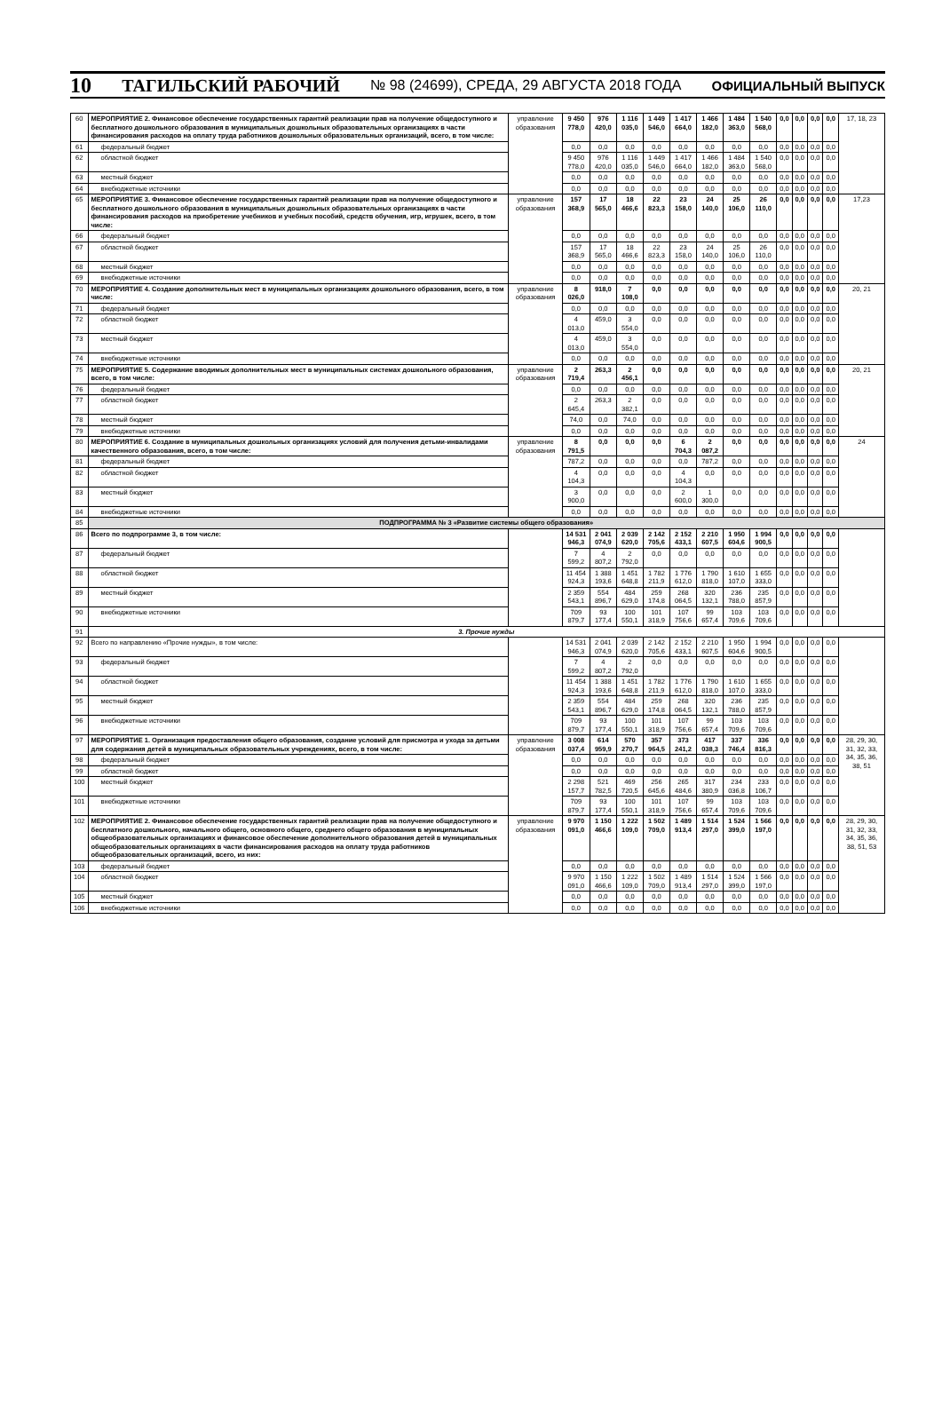10 ТАГИЛЬСКИЙ РАБОЧИЙ № 98 (24699), СРЕДА, 29 АВГУСТА 2018 ГОДА ОФИЦИАЛЬНЫЙ ВЫПУСК
| 60 | МЕРОПРИЯТИЕ 2. Финансовое обеспечение государственных гарантий реализации прав на получение общедоступного и бесплатного дошкольного образования в муниципальных дошкольных образовательных организациях в части финансирования расходов на оплату труда работников дошкольных образовательных организаций, всего, в том числе: | управление образования | 9 450 778,0 | 976 420,0 | 1 116 035,0 | 1 449 546,0 | 1 417 664,0 | 1 466 182,0 | 1 484 363,0 | 1 540 568,0 | 0,0 | 0,0 | 0,0 | 0,0 | 17, 18, 23 |
| 61 | федеральный бюджет | | 0,0 | 0,0 | 0,0 | 0,0 | 0,0 | 0,0 | 0,0 | 0,0 | 0,0 | 0,0 | 0,0 | 0,0 | |
| 62 | областной бюджет | | 9 450 778,0 | 976 420,0 | 1 116 035,0 | 1 449 546,0 | 1 417 664,0 | 1 466 182,0 | 1 484 363,0 | 1 540 568,0 | 0,0 | 0,0 | 0,0 | 0,0 | |
| 63 | местный бюджет | | 0,0 | 0,0 | 0,0 | 0,0 | 0,0 | 0,0 | 0,0 | 0,0 | 0,0 | 0,0 | 0,0 | 0,0 | |
| 64 | внебюджетные источники | | 0,0 | 0,0 | 0,0 | 0,0 | 0,0 | 0,0 | 0,0 | 0,0 | 0,0 | 0,0 | 0,0 | 0,0 | |
| 65 | МЕРОПРИЯТИЕ 3. Финансовое обеспечение государственных гарантий реализации прав на получение общедоступного и бесплатного дошкольного образования в муниципальных дошкольных образовательных организациях в части финансирования расходов на приобретение учебников и учебных пособий, средств обучения, игр, игрушек, всего, в том числе: | управление образования | 157 368,9 | 17 565,0 | 18 466,6 | 22 823,3 | 23 158,0 | 24 140,0 | 25 106,0 | 26 110,0 | 0,0 | 0,0 | 0,0 | 0,0 | 17,23 |
| 66 | федеральный бюджет | | 0,0 | 0,0 | 0,0 | 0,0 | 0,0 | 0,0 | 0,0 | 0,0 | 0,0 | 0,0 | 0,0 | 0,0 | |
| 67 | областной бюджет | | 157 368,9 | 17 565,0 | 18 466,6 | 22 823,3 | 23 158,0 | 24 140,0 | 25 106,0 | 26 110,0 | 0,0 | 0,0 | 0,0 | 0,0 | |
| 68 | местный бюджет | | 0,0 | 0,0 | 0,0 | 0,0 | 0,0 | 0,0 | 0,0 | 0,0 | 0,0 | 0,0 | 0,0 | 0,0 | |
| 69 | внебюджетные источники | | 0,0 | 0,0 | 0,0 | 0,0 | 0,0 | 0,0 | 0,0 | 0,0 | 0,0 | 0,0 | 0,0 | 0,0 | |
| 70 | МЕРОПРИЯТИЕ 4. Создание дополнительных мест в муниципальных организациях дошкольного образования, всего, в том числе: | управление образования | 8 026,0 | 918,0 | 7 108,0 | 0,0 | 0,0 | 0,0 | 0,0 | 0,0 | 0,0 | 0,0 | 0,0 | 0,0 | 20, 21 |
| 71 | федеральный бюджет | | 0,0 | 0,0 | 0,0 | 0,0 | 0,0 | 0,0 | 0,0 | 0,0 | 0,0 | 0,0 | 0,0 | 0,0 | |
| 72 | областной бюджет | | 4 013,0 | 459,0 | 3 554,0 | 0,0 | 0,0 | 0,0 | 0,0 | 0,0 | 0,0 | 0,0 | 0,0 | 0,0 | |
| 73 | местный бюджет | | 4 013,0 | 459,0 | 3 554,0 | 0,0 | 0,0 | 0,0 | 0,0 | 0,0 | 0,0 | 0,0 | 0,0 | 0,0 | |
| 74 | внебюджетные источники | | 0,0 | 0,0 | 0,0 | 0,0 | 0,0 | 0,0 | 0,0 | 0,0 | 0,0 | 0,0 | 0,0 | 0,0 | |
| 75 | МЕРОПРИЯТИЕ 5. Содержание вводимых дополнительных мест в муниципальных системах дошкольного образования, всего, в том числе: | управление образования | 2 719,4 | 263,3 | 2 456,1 | 0,0 | 0,0 | 0,0 | 0,0 | 0,0 | 0,0 | 0,0 | 0,0 | 0,0 | 20, 21 |
| 76 | федеральный бюджет | | 0,0 | 0,0 | 0,0 | 0,0 | 0,0 | 0,0 | 0,0 | 0,0 | 0,0 | 0,0 | 0,0 | 0,0 | |
| 77 | областной бюджет | | 2 645,4 | 263,3 | 2 382,1 | 0,0 | 0,0 | 0,0 | 0,0 | 0,0 | 0,0 | 0,0 | 0,0 | 0,0 | |
| 78 | местный бюджет | | 74,0 | 0,0 | 74,0 | 0,0 | 0,0 | 0,0 | 0,0 | 0,0 | 0,0 | 0,0 | 0,0 | 0,0 | |
| 79 | внебюджетные источники | | 0,0 | 0,0 | 0,0 | 0,0 | 0,0 | 0,0 | 0,0 | 0,0 | 0,0 | 0,0 | 0,0 | 0,0 | |
| 80 | МЕРОПРИЯТИЕ 6. Создание в муниципальных дошкольных организациях условий для получения детьми-инвалидами качественного образования, всего, в том числе: | управление образования | 8 791,5 | 0,0 | 0,0 | 0,0 | 6 704,3 | 2 087,2 | 0,0 | 0,0 | 0,0 | 0,0 | 0,0 | 0,0 | 24 |
| 81 | федеральный бюджет | | 787,2 | 0,0 | 0,0 | 0,0 | 0,0 | 787,2 | 0,0 | 0,0 | 0,0 | 0,0 | 0,0 | 0,0 | |
| 82 | областной бюджет | | 4 104,3 | 0,0 | 0,0 | 0,0 | 4 104,3 | 0,0 | 0,0 | 0,0 | 0,0 | 0,0 | 0,0 | 0,0 | |
| 83 | местный бюджет | | 3 900,0 | 0,0 | 0,0 | 0,0 | 2 600,0 | 1 300,0 | 0,0 | 0,0 | 0,0 | 0,0 | 0,0 | 0,0 | |
| 84 | внебюджетные источники | | 0,0 | 0,0 | 0,0 | 0,0 | 0,0 | 0,0 | 0,0 | 0,0 | 0,0 | 0,0 | 0,0 | 0,0 | |
| 85 | ПОДПРОГРАММА № 3 «Развитие системы общего образования» | | | | | | | | | | | | | | |
| 86 | Всего по подпрограмме 3, в том числе: | | 14 531 946,3 | 2 041 074,9 | 2 039 620,0 | 2 142 705,6 | 2 152 433,1 | 2 210 607,5 | 1 950 604,6 | 1 994 900,5 | 0,0 | 0,0 | 0,0 | 0,0 | |
| 87 | федеральный бюджет | | 7 599,2 | 4 807,2 | 2 792,0 | 0,0 | 0,0 | 0,0 | 0,0 | 0,0 | 0,0 | 0,0 | 0,0 | 0,0 | |
| 88 | областной бюджет | | 11 454 924,3 | 1 388 193,6 | 1 451 648,8 | 1 782 211,9 | 1 776 612,0 | 1 790 818,0 | 1 610 107,0 | 1 655 333,0 | 0,0 | 0,0 | 0,0 | 0,0 | |
| 89 | местный бюджет | | 2 359 543,1 | 554 896,7 | 484 629,0 | 259 174,8 | 268 064,5 | 320 132,1 | 236 788,0 | 235 857,9 | 0,0 | 0,0 | 0,0 | 0,0 | |
| 90 | внебюджетные источники | | 709 879,7 | 93 177,4 | 100 550,1 | 101 318,9 | 107 756,6 | 99 657,4 | 103 709,6 | 103 709,6 | 0,0 | 0,0 | 0,0 | 0,0 | |
| 91 | 3. Прочие нужды | | | | | | | | | | | | | | |
| 92 | Всего по направлению «Прочие нужды», в том числе: | | 14 531 946,3 | 2 041 074,9 | 2 039 620,0 | 2 142 705,6 | 2 152 433,1 | 2 210 607,5 | 1 950 604,6 | 1 994 900,5 | 0,0 | 0,0 | 0,0 | 0,0 | |
| 93 | федеральный бюджет | | 7 599,2 | 4 807,2 | 2 792,0 | 0,0 | 0,0 | 0,0 | 0,0 | 0,0 | 0,0 | 0,0 | 0,0 | 0,0 | |
| 94 | областной бюджет | | 11 454 924,3 | 1 388 193,6 | 1 451 648,8 | 1 782 211,9 | 1 776 612,0 | 1 790 818,0 | 1 610 107,0 | 1 655 333,0 | 0,0 | 0,0 | 0,0 | 0,0 | |
| 95 | местный бюджет | | 2 359 543,1 | 554 896,7 | 484 629,0 | 259 174,8 | 268 064,5 | 320 132,1 | 236 788,0 | 235 857,9 | 0,0 | 0,0 | 0,0 | 0,0 | |
| 96 | внебюджетные источники | | 709 879,7 | 93 177,4 | 100 550,1 | 101 318,9 | 107 756,6 | 99 657,4 | 103 709,6 | 103 709,6 | 0,0 | 0,0 | 0,0 | 0,0 | |
| 97 | МЕРОПРИЯТИЕ 1. Организация предоставления общего образования, создание условий для присмотра и ухода за детьми для содержания детей в муниципальных образовательных учреждениях, всего, в том числе: | управление образования | 3 008 037,4 | 614 959,9 | 570 270,7 | 357 964,5 | 373 241,2 | 417 038,3 | 337 746,4 | 336 816,3 | 0,0 | 0,0 | 0,0 | 0,0 | 28, 29, 30, 31, 32, 33, 34, 35, 36, 38, 51 |
| 98 | федеральный бюджет | | 0,0 | 0,0 | 0,0 | 0,0 | 0,0 | 0,0 | 0,0 | 0,0 | 0,0 | 0,0 | 0,0 | 0,0 | |
| 99 | областной бюджет | | 0,0 | 0,0 | 0,0 | 0,0 | 0,0 | 0,0 | 0,0 | 0,0 | 0,0 | 0,0 | 0,0 | 0,0 | |
| 100 | местный бюджет | | 2 298 157,7 | 521 782,5 | 469 720,5 | 256 645,6 | 265 484,6 | 317 380,9 | 234 036,8 | 233 106,7 | 0,0 | 0,0 | 0,0 | 0,0 | |
| 101 | внебюджетные источники | | 709 879,7 | 93 177,4 | 100 550,1 | 101 318,9 | 107 756,6 | 99 657,4 | 103 709,6 | 103 709,6 | 0,0 | 0,0 | 0,0 | 0,0 | |
| 102 | МЕРОПРИЯТИЕ 2. Финансовое обеспечение государственных гарантий реализации прав на получение общедоступного и бесплатного дошкольного, начального общего, основного общего, среднего общего образования в муниципальных общеобразовательных организациях и финансовое обеспечение дополнительного образования детей в муниципальных общеобразовательных организациях в части финансирования расходов на оплату труда работников общеобразовательных организаций, всего, из них: | управление образования | 9 970 091,0 | 1 150 466,6 | 1 222 109,0 | 1 502 709,0 | 1 489 913,4 | 1 514 297,0 | 1 524 399,0 | 1 566 197,0 | 0,0 | 0,0 | 0,0 | 0,0 | 28, 29, 30, 31, 32, 33, 34, 35, 36, 38, 51, 53 |
| 103 | федеральный бюджет | | 0,0 | 0,0 | 0,0 | 0,0 | 0,0 | 0,0 | 0,0 | 0,0 | 0,0 | 0,0 | 0,0 | 0,0 | |
| 104 | областной бюджет | | 9 970 091,0 | 1 150 466,6 | 1 222 109,0 | 1 502 709,0 | 1 489 913,4 | 1 514 297,0 | 1 524 399,0 | 1 566 197,0 | 0,0 | 0,0 | 0,0 | 0,0 | |
| 105 | местный бюджет | | 0,0 | 0,0 | 0,0 | 0,0 | 0,0 | 0,0 | 0,0 | 0,0 | 0,0 | 0,0 | 0,0 | 0,0 | |
| 106 | внебюджетные источники | | 0,0 | 0,0 | 0,0 | 0,0 | 0,0 | 0,0 | 0,0 | 0,0 | 0,0 | 0,0 | 0,0 | 0,0 | |